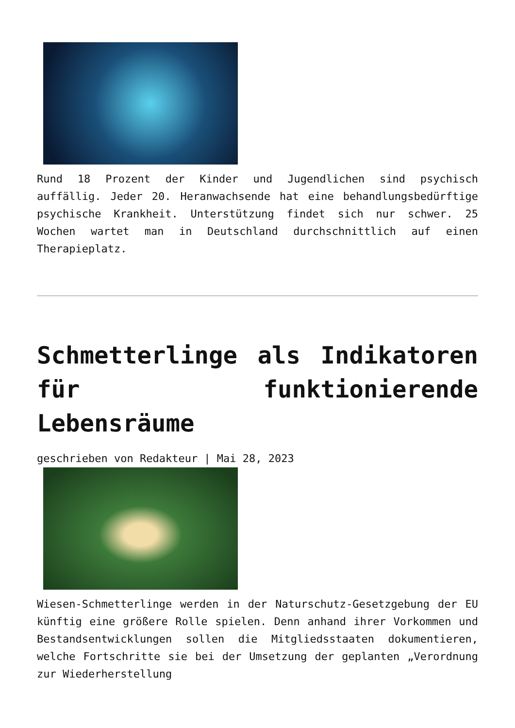Rund 18 Prozent der Kinder und Jugendlichen sind psychisch auffällig. Jeder 20. Heranwachsende hat eine behandlungsbedürftige psychische Krankheit. Unterstützung findet sich nur schwer. 25 Wochen wartet man in Deutschland durchschnittlich auf einen Therapieplatz.
Schmetterlinge als Indikatoren für funktionierende Lebensräume
geschrieben von Redakteur | Mai 28, 2023
Wiesen-Schmetterlinge werden in der Naturschutz-Gesetzgebung der EU künftig eine größere Rolle spielen. Denn anhand ihrer Vorkommen und Bestandsentwicklungen sollen die Mitgliedsstaaten dokumentieren, welche Fortschritte sie bei der Umsetzung der geplanten „Verordnung zur Wiederherstellung